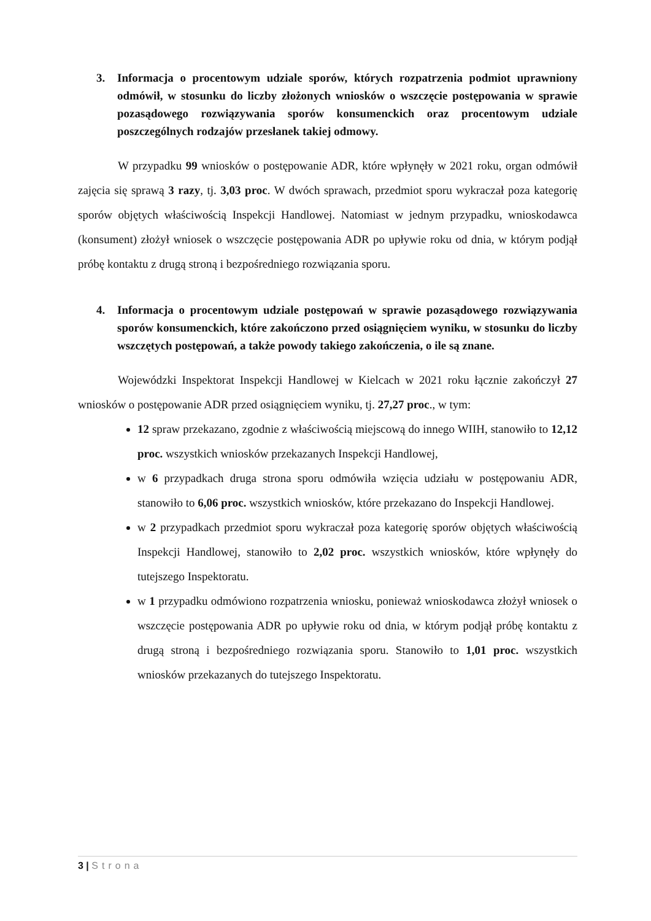3. Informacja o procentowym udziale sporów, których rozpatrzenia podmiot uprawniony odmówił, w stosunku do liczby złożonych wniosków o wszczęcie postępowania w sprawie pozasądowego rozwiązywania sporów konsumenckich oraz procentowym udziale poszczególnych rodzajów przesłanek takiej odmowy.
W przypadku 99 wniosków o postępowanie ADR, które wpłynęły w 2021 roku, organ odmówił zajęcia się sprawą 3 razy, tj. 3,03 proc. W dwóch sprawach, przedmiot sporu wykraczał poza kategorię sporów objętych właściwością Inspekcji Handlowej. Natomiast w jednym przypadku, wnioskodawca (konsument) złożył wniosek o wszczęcie postępowania ADR po upływie roku od dnia, w którym podjął próbę kontaktu z drugą stroną i bezpośredniego rozwiązania sporu.
4. Informacja o procentowym udziale postępowań w sprawie pozasądowego rozwiązywania sporów konsumenckich, które zakończono przed osiągnięciem wyniku, w stosunku do liczby wszczętych postępowań, a także powody takiego zakończenia, o ile są znane.
Wojewódzki Inspektorat Inspekcji Handlowej w Kielcach w 2021 roku łącznie zakończył 27 wniosków o postępowanie ADR przed osiągnięciem wyniku, tj. 27,27 proc., w tym:
12 spraw przekazano, zgodnie z właściwością miejscową do innego WIIH, stanowiło to 12,12 proc. wszystkich wniosków przekazanych Inspekcji Handlowej,
w 6 przypadkach druga strona sporu odmówiła wzięcia udziału w postępowaniu ADR, stanowiło to 6,06 proc. wszystkich wniosków, które przekazano do Inspekcji Handlowej.
w 2 przypadkach przedmiot sporu wykraczał poza kategorię sporów objętych właściwością Inspekcji Handlowej, stanowiło to 2,02 proc. wszystkich wniosków, które wpłynęły do tutejszego Inspektoratu.
w 1 przypadku odmówiono rozpatrzenia wniosku, ponieważ wnioskodawca złożył wniosek o wszczęcie postępowania ADR po upływie roku od dnia, w którym podjął próbę kontaktu z drugą stroną i bezpośredniego rozwiązania sporu. Stanowiło to 1,01 proc. wszystkich wniosków przekazanych do tutejszego Inspektoratu.
3 | Strona